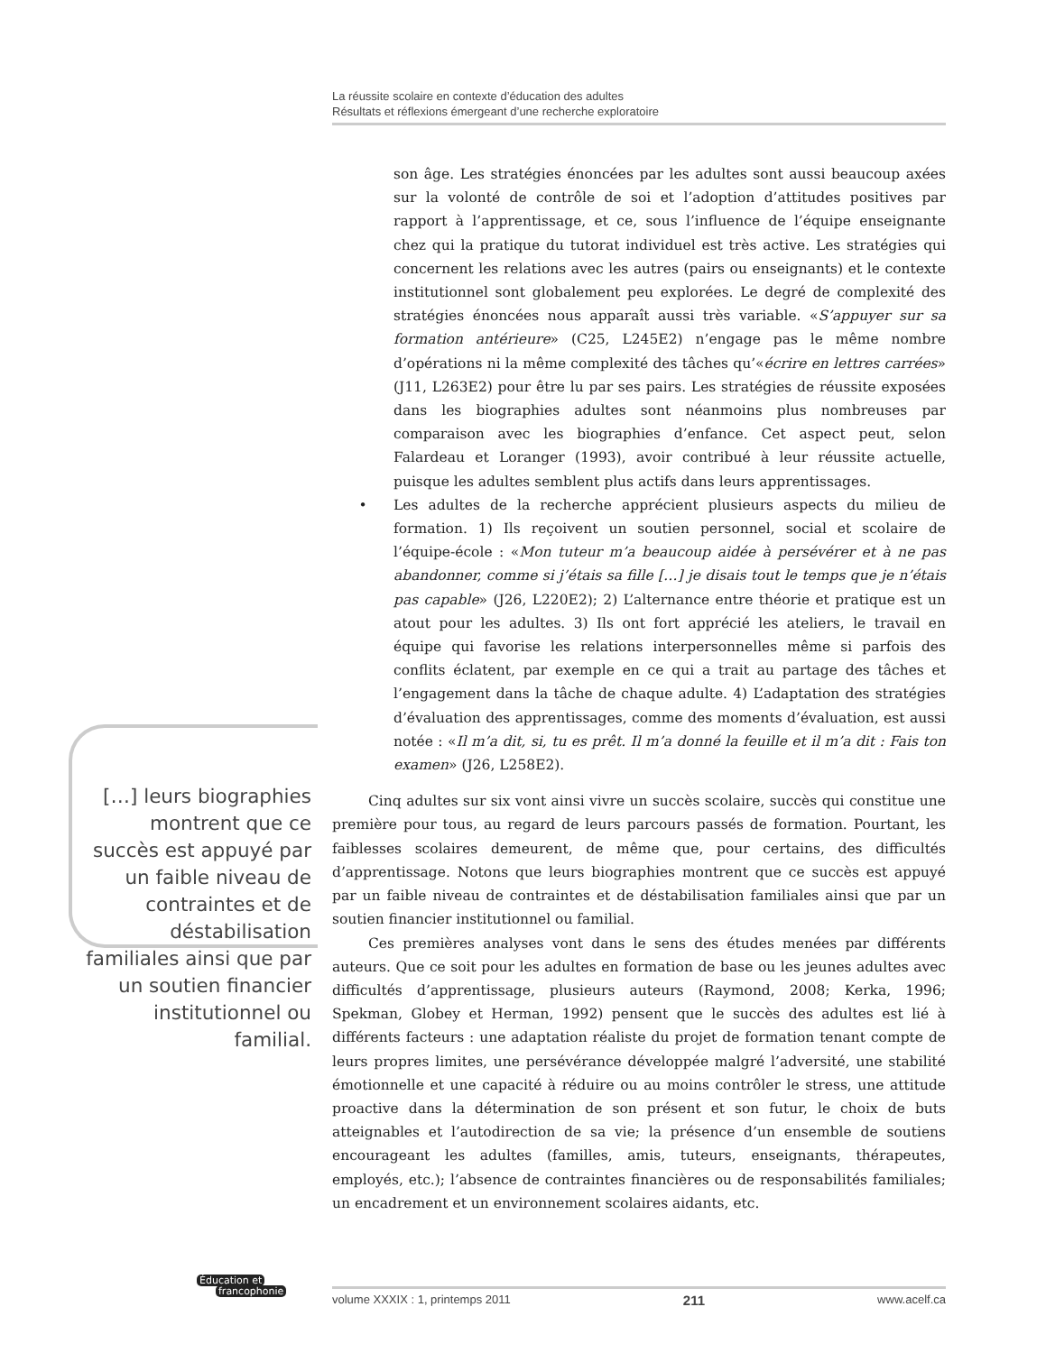La réussite scolaire en contexte d’éducation des adultes
Résultats et réflexions émergeant d’une recherche exploratoire
son âge. Les stratégies énoncées par les adultes sont aussi beaucoup axées sur la volonté de contrôle de soi et l’adoption d’attitudes positives par rapport à l’apprentissage, et ce, sous l’influence de l’équipe enseignante chez qui la pratique du tutorat individuel est très active. Les stratégies qui concernent les relations avec les autres (pairs ou enseignants) et le contexte institutionnel sont globalement peu explorées. Le degré de complexité des stratégies énoncées nous apparaît aussi très variable. «S’appuyer sur sa formation antérieure» (C25, L245E2) n’engage pas le même nombre d’opérations ni la même complexité des tâches qu’«écrire en lettres carrées» (J11, L263E2) pour être lu par ses pairs. Les stratégies de réussite exposées dans les biographies adultes sont néanmoins plus nombreuses par comparaison avec les biographies d’enfance. Cet aspect peut, selon Falardeau et Loranger (1993), avoir contribué à leur réussite actuelle, puisque les adultes semblent plus actifs dans leurs apprentissages.
• Les adultes de la recherche apprécient plusieurs aspects du milieu de formation. 1) Ils reçoivent un soutien personnel, social et scolaire de l’équipe-école : «Mon tuteur m’a beaucoup aidée à persévérer et à ne pas abandonner, comme si j’étais sa fille […] je disais tout le temps que je n’étais pas capable» (J26, L220E2); 2) L’alternance entre théorie et pratique est un atout pour les adultes. 3) Ils ont fort apprécié les ateliers, le travail en équipe qui favorise les relations interpersonnelles même si parfois des conflits éclatent, par exemple en ce qui a trait au partage des tâches et l’engagement dans la tâche de chaque adulte. 4) L’adaptation des stratégies d’évaluation des apprentissages, comme des moments d’évaluation, est aussi notée : «Il m’a dit, si, tu es prêt. Il m’a donné la feuille et il m’a dit : Fais ton examen» (J26, L258E2).
Cinq adultes sur six vont ainsi vivre un succès scolaire, succès qui constitue une première pour tous, au regard de leurs parcours passés de formation. Pourtant, les faiblesses scolaires demeurent, de même que, pour certains, des difficultés d’apprentissage. Notons que leurs biographies montrent que ce succès est appuyé par un faible niveau de contraintes et de déstabilisation familiales ainsi que par un soutien financier institutionnel ou familial.
Ces premières analyses vont dans le sens des études menées par différents auteurs. Que ce soit pour les adultes en formation de base ou les jeunes adultes avec difficultés d’apprentissage, plusieurs auteurs (Raymond, 2008; Kerka, 1996; Spekman, Globey et Herman, 1992) pensent que le succès des adultes est lié à différents facteurs : une adaptation réaliste du projet de formation tenant compte de leurs propres limites, une persévérance développée malgré l’adversité, une stabilité émotionnelle et une capacité à réduire ou au moins contrôler le stress, une attitude proactive dans la détermination de son présent et son futur, le choix de buts atteignables et l’autodirection de sa vie; la présence d’un ensemble de soutiens encourageant les adultes (familles, amis, tuteurs, enseignants, thérapeutes, employés, etc.); l’absence de contraintes financières ou de responsabilités familiales; un encadrement et un environnement scolaires aidants, etc.
[…] leurs biographies montrent que ce succès est appuyé par un faible niveau de contraintes et de déstabilisation familiales ainsi que par un soutien financier institutionnel ou familial.
Éducation et
francophonie
volume XXXIX : 1, printemps 2011 211 www.acelf.ca